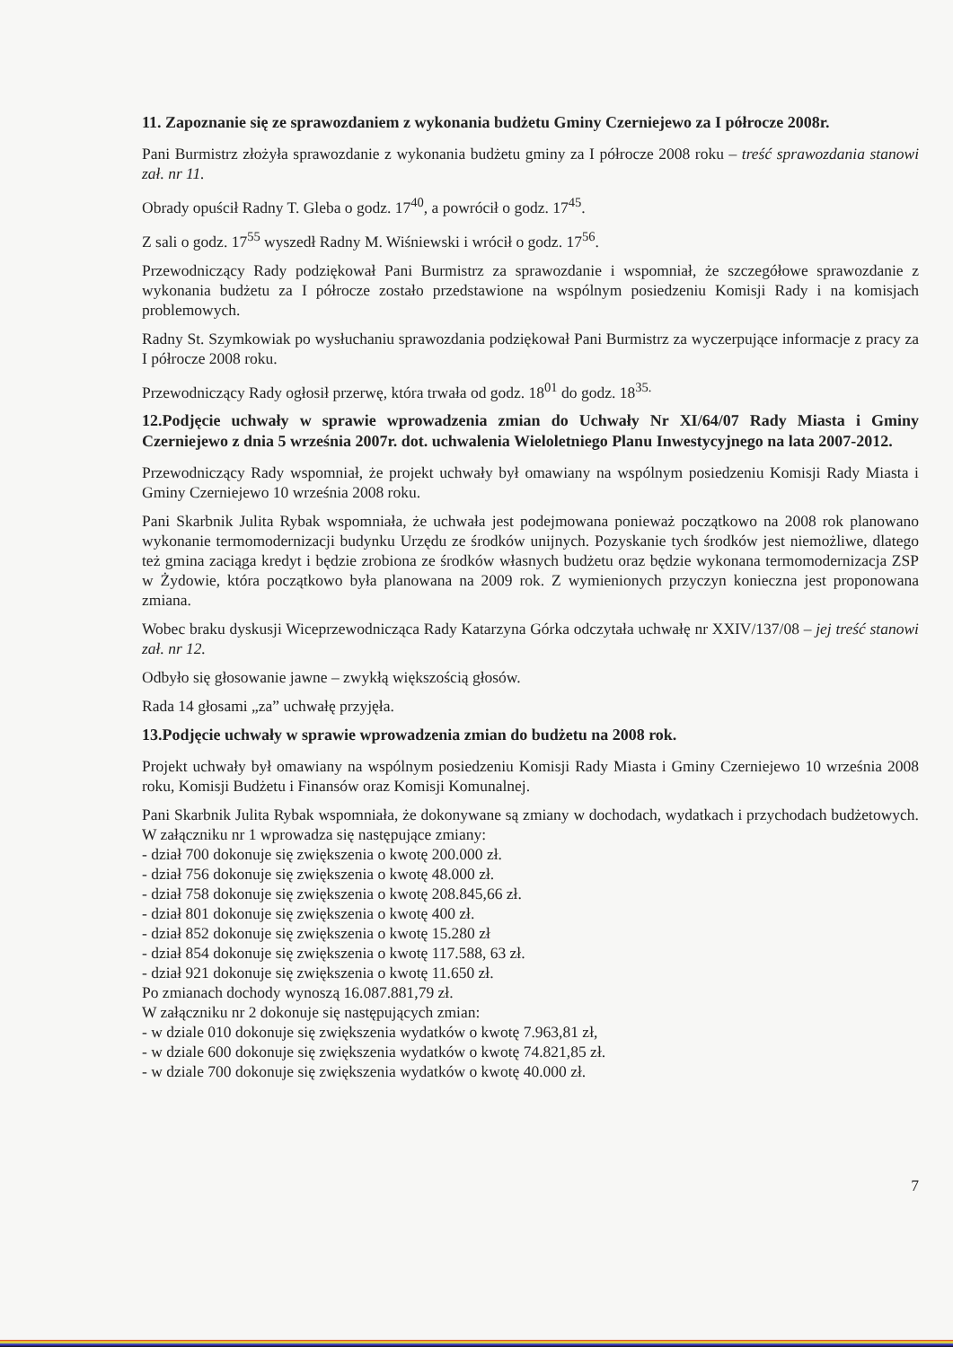11. Zapoznanie się ze sprawozdaniem z wykonania budżetu Gminy Czerniejewo za I półrocze 2008r.
Pani Burmistrz złożyła sprawozdanie z wykonania budżetu gminy za I półrocze 2008 roku – treść sprawozdania stanowi zał. nr 11.
Obrady opuścił Radny T. Gleba o godz. 17<sup>40</sup>, a powrócił o godz. 17<sup>45</sup>.
Z sali o godz. 17<sup>55</sup> wyszedł Radny M. Wiśniewski i wrócił o godz. 17<sup>56</sup>.
Przewodniczący Rady podziękował Pani Burmistrz za sprawozdanie i wspomniał, że szczegółowe sprawozdanie z wykonania budżetu za I półrocze zostało przedstawione na wspólnym posiedzeniu Komisji Rady i na komisjach problemowych.
Radny St. Szymkowiak po wysłuchaniu sprawozdania podziękował Pani Burmistrz za wyczerpujące informacje z pracy za I półrocze 2008 roku.
Przewodniczący Rady ogłosił przerwę, która trwała od godz. 18<sup>01</sup> do godz. 18<sup>35.</sup>
12.Podjęcie uchwały w sprawie wprowadzenia zmian do Uchwały Nr XI/64/07 Rady Miasta i Gminy Czerniejewo z dnia 5 września 2007r. dot. uchwalenia Wieloletniego Planu Inwestycyjnego na lata 2007-2012.
Przewodniczący Rady wspomniał, że projekt uchwały był omawiany na wspólnym posiedzeniu Komisji Rady Miasta i Gminy Czerniejewo 10 września 2008 roku.
Pani Skarbnik Julita Rybak wspomniała, że uchwała jest podejmowana ponieważ początkowo na 2008 rok planowano wykonanie termomodernizacji budynku Urzędu ze środków unijnych. Pozyskanie tych środków jest niemożliwe, dlatego też gmina zaciąga kredyt i będzie zrobiona ze środków własnych budżetu oraz będzie wykonana termomodernizacja ZSP w Żydowie, która początkowo była planowana na 2009 rok. Z wymienionych przyczyn konieczna jest proponowana zmiana.
Wobec braku dyskusji Wiceprzewodnicząca Rady Katarzyna Górka odczytała uchwałę nr XXIV/137/08 – jej treść stanowi zał. nr 12.
Odbyło się głosowanie jawne – zwykłą większością głosów.
Rada 14 głosami „za” uchwałę przyjęła.
13.Podjęcie uchwały w sprawie wprowadzenia zmian do budżetu na 2008 rok.
Projekt uchwały był omawiany na wspólnym posiedzeniu Komisji Rady Miasta i Gminy Czerniejewo 10 września 2008 roku, Komisji Budżetu i Finansów oraz Komisji Komunalnej.
Pani Skarbnik Julita Rybak wspomniała, że dokonywane są zmiany w dochodach, wydatkach i przychodach budżetowych. W załączniku nr 1 wprowadza się następujące zmiany:
- dział 700 dokonuje się zwiększenia o kwotę 200.000 zł.
- dział 756 dokonuje się zwiększenia o kwotę 48.000 zł.
- dział 758 dokonuje się zwiększenia o kwotę 208.845,66 zł.
- dział 801 dokonuje się zwiększenia o kwotę 400 zł.
- dział 852 dokonuje się zwiększenia o kwotę 15.280 zł
- dział 854 dokonuje się zwiększenia o kwotę 117.588, 63 zł.
- dział 921 dokonuje się zwiększenia o kwotę 11.650 zł.
Po zmianach dochody wynoszą 16.087.881,79 zł.
W załączniku nr 2 dokonuje się następujących zmian:
- w dziale 010 dokonuje się zwiększenia wydatków o kwotę 7.963,81 zł,
- w dziale 600 dokonuje się zwiększenia wydatków o kwotę 74.821,85 zł.
- w dziale 700 dokonuje się zwiększenia wydatków o kwotę 40.000 zł.
7